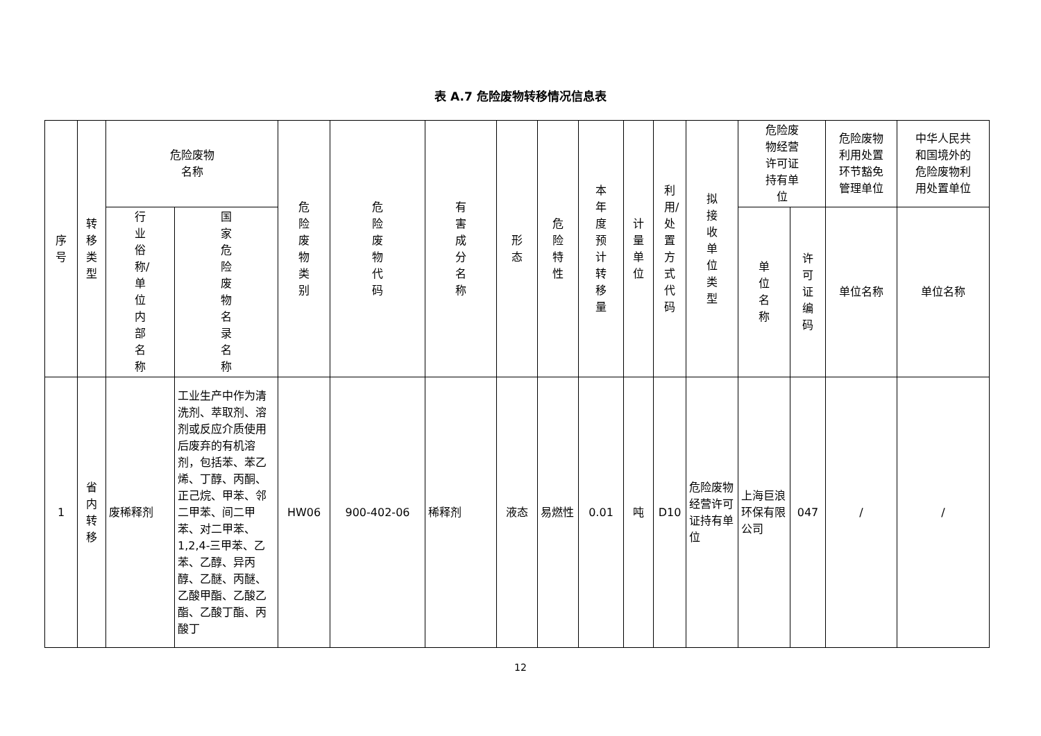表 A.7 危险废物转移情况信息表
| 序号 | 转移类型 | 危险废物 名称 | | 危险废物类别 | 危险废物代码 | 有害成分名称 | 形态 | 危险特性 | 本年度预计转移量 | 计量单位 | 利用/处置方式代码 | 拟接收单位类型 | 危险废 物经营 许可证 持有单 位 | | 危险废物 利用处置 环节豁免 管理单位 | 中华人民共 和国境外的 危险废物利 用处置单位 |
| --- | --- | --- | --- | --- | --- | --- | --- | --- | --- | --- | --- | --- | --- | --- | --- | --- |
| | | 行业俗称/单位内部名称 | 国家危险废物名录名称 | | | | | | | | | | 单位名称 | 许可证编码 | 单位名称 | 单位名称 |
| 1 | 省内转移 | 废稀释剂 | 工业生产中作为清洗剂、萃取剂、溶剂或反应介质使用后废弃的有机溶剂，包括苯、苯乙烯、丁醇、丙酮、正己烷、甲苯、邻二甲苯、间二甲苯、对二甲苯、1,2,4-三甲苯、乙苯、乙醇、异丙醇、乙醚、丙醚、乙酸甲酯、乙酸乙酯、乙酸丁酯、丙酸丁 | HW06 | 900-402-06 | 稀释剂 | 液态 | 易燃性 | 0.01 | 吨 | D10 | 危险废物经营许可证持有单位 | 上海巨浪环保有限公司 | 047 | / | / |
12